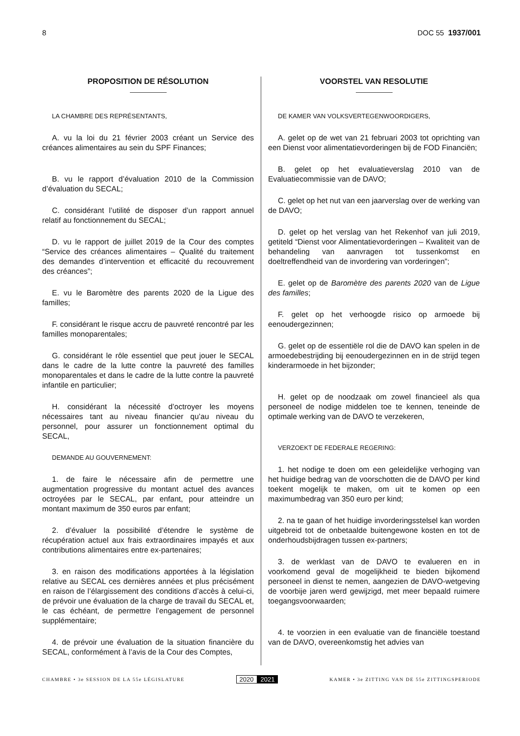8 DOC 55 1937/001
PROPOSITION DE RÉSOLUTION
LA CHAMBRE DES REPRÉSENTANTS,
A. vu la loi du 21 février 2003 créant un Service des créances alimentaires au sein du SPF Finances;
B. vu le rapport d’évaluation 2010 de la Commission d’évaluation du SECAL;
C. considérant l’utilité de disposer d’un rapport annuel relatif au fonctionnement du SECAL;
D. vu le rapport de juillet 2019 de la Cour des comptes “Service des créances alimentaires – Qualité du traitement des demandes d’intervention et efficacité du recouvrement des créances”;
E. vu le Baromètre des parents 2020 de la Ligue des familles;
F. considérant le risque accru de pauvreté rencontré par les familles monoparentales;
G. considérant le rôle essentiel que peut jouer le SECAL dans le cadre de la lutte contre la pauvreté des familles monoparentales et dans le cadre de la lutte contre la pauvreté infantile en particulier;
H. considérant la nécessité d’octroyer les moyens nécessaires tant au niveau financier qu’au niveau du personnel, pour assurer un fonctionnement optimal du SECAL,
DEMANDE AU GOUVERNEMENT:
1. de faire le nécessaire afin de permettre une augmentation progressive du montant actuel des avances octroyées par le SECAL, par enfant, pour atteindre un montant maximum de 350 euros par enfant;
2. d’évaluer la possibilité d’étendre le système de récupération actuel aux frais extraordinaires impayés et aux contributions alimentaires entre ex-partenaires;
3. en raison des modifications apportées à la législation relative au SECAL ces dernières années et plus précisément en raison de l’élargissement des conditions d’accès à celui-ci, de prévoir une évaluation de la charge de travail du SECAL et, le cas échéant, de permettre l’engagement de personnel supplémentaire;
4. de prévoir une évaluation de la situation financière du SECAL, conformément à l’avis de la Cour des Comptes,
VOORSTEL VAN RESOLUTIE
DE KAMER VAN VOLKSVERTEGENWOORDIGERS,
A. gelet op de wet van 21 februari 2003 tot oprichting van een Dienst voor alimentatievorderingen bij de FOD Financiën;
B. gelet op het evaluatieverslag 2010 van de Evaluatiecommissie van de DAVO;
C. gelet op het nut van een jaarverslag over de werking van de DAVO;
D. gelet op het verslag van het Rekenhof van juli 2019, getiteld “Dienst voor Alimentatievorderingen – Kwaliteit van de behandeling van aanvragen tot tussenkomst en doeltreffendheid van de invordering van vorderingen”;
E. gelet op de Baromètre des parents 2020 van de Ligue des familles;
F. gelet op het verhoogde risico op armoede bij eenoudergezinnen;
G. gelet op de essentiële rol die de DAVO kan spelen in de armoedebestrijding bij eenoudergezinnen en in de strijd tegen kinderarmoede in het bijzonder;
H. gelet op de noodzaak om zowel financieel als qua personeel de nodige middelen toe te kennen, teneinde de optimale werking van de DAVO te verzekeren,
VERZOEKT DE FEDERALE REGERING:
1. het nodige te doen om een geleidelijke verhoging van het huidige bedrag van de voorschotten die de DAVO per kind toekent mogelijk te maken, om uit te komen op een maximumbedrag van 350 euro per kind;
2. na te gaan of het huidige invorderingsstelsel kan worden uitgebreid tot de onbetaalde buitengewone kosten en tot de onderhoudsbijdragen tussen ex-partners;
3. de werklast van de DAVO te evalueren en in voorkomend geval de mogelijkheid te bieden bijkomend personeel in dienst te nemen, aangezien de DAVO-wetgeving de voorbije jaren werd gewijzigd, met meer bepaald ruimere toegangsvoorwaarden;
4. te voorzien in een evaluatie van de financiële toestand van de DAVO, overeenkomstig het advies van
CHAMBRE • 3e SESSION DE LA 55e LÉGISLATURE 2020 2021 KAMER • 3e ZITTING VAN DE 55e ZITTINGSPERIODE